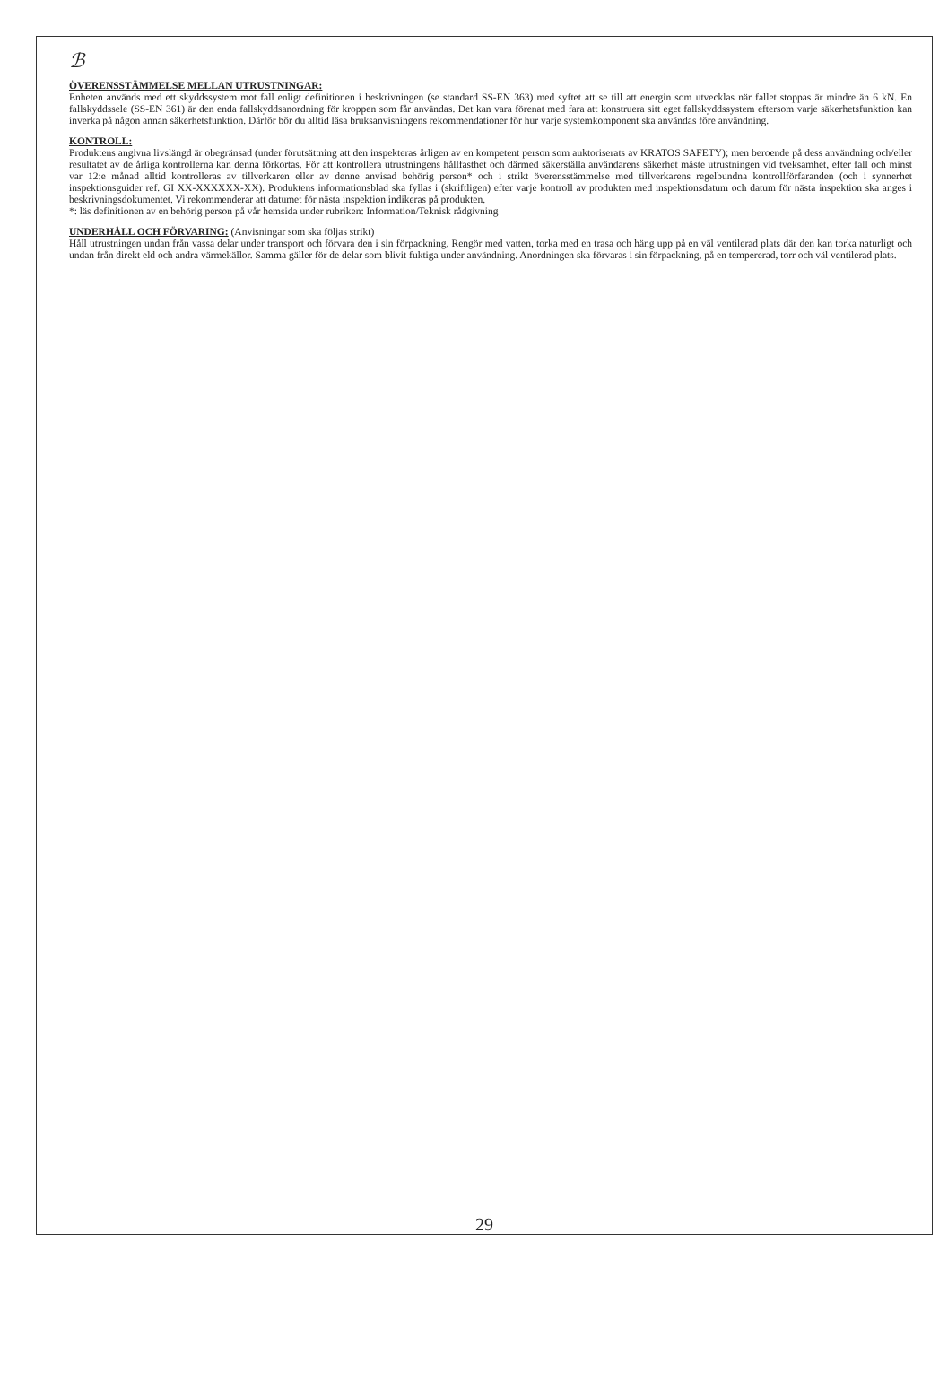ℬ
ÖVERENSSTÄMMELSE MELLAN UTRUSTNINGAR:
Enheten används med ett skyddssystem mot fall enligt definitionen i beskrivningen (se standard SS-EN 363) med syftet att se till att energin som utvecklas när fallet stoppas är mindre än 6 kN. En fallskyddssele (SS-EN 361) är den enda fallskyddsanordning för kroppen som får användas. Det kan vara förenat med fara att konstruera sitt eget fallskyddssystem eftersom varje säkerhetsfunktion kan inverka på någon annan säkerhetsfunktion. Därför bör du alltid läsa bruksanvisningens rekommendationer för hur varje systemkomponent ska användas före användning.
KONTROLL:
Produktens angivna livslängd är obegränsad (under förutsättning att den inspekteras årligen av en kompetent person som auktoriserats av KRATOS SAFETY); men beroende på dess användning och/eller resultatet av de årliga kontrollerna kan denna förkortas. För att kontrollera utrustningens hållfasthet och därmed säkerställa användarens säkerhet måste utrustningen vid tveksamhet, efter fall och minst var 12:e månad alltid kontrolleras av tillverkaren eller av denne anvisad behörig person* och i strikt överensstämmelse med tillverkarens regelbundna kontrollförfaranden (och i synnerhet inspektionsguider ref. GI XX-XXXXXX-XX). Produktens informationsblad ska fyllas i (skriftligen) efter varje kontroll av produkten med inspektionsdatum och datum för nästa inspektion ska anges i beskrivningsdokumentet. Vi rekommenderar att datumet för nästa inspektion indikeras på produkten.
*: läs definitionen av en behörig person på vår hemsida under rubriken: Information/Teknisk rådgivning
UNDERHÅLL OCH FÖRVARING: (Anvisningar som ska följas strikt)
Håll utrustningen undan från vassa delar under transport och förvara den i sin förpackning. Rengör med vatten, torka med en trasa och häng upp på en väl ventilerad plats där den kan torka naturligt och undan från direkt eld och andra värmekällor. Samma gäller för de delar som blivit fuktiga under användning. Anordningen ska förvaras i sin förpackning, på en tempererad, torr och väl ventilerad plats.
29